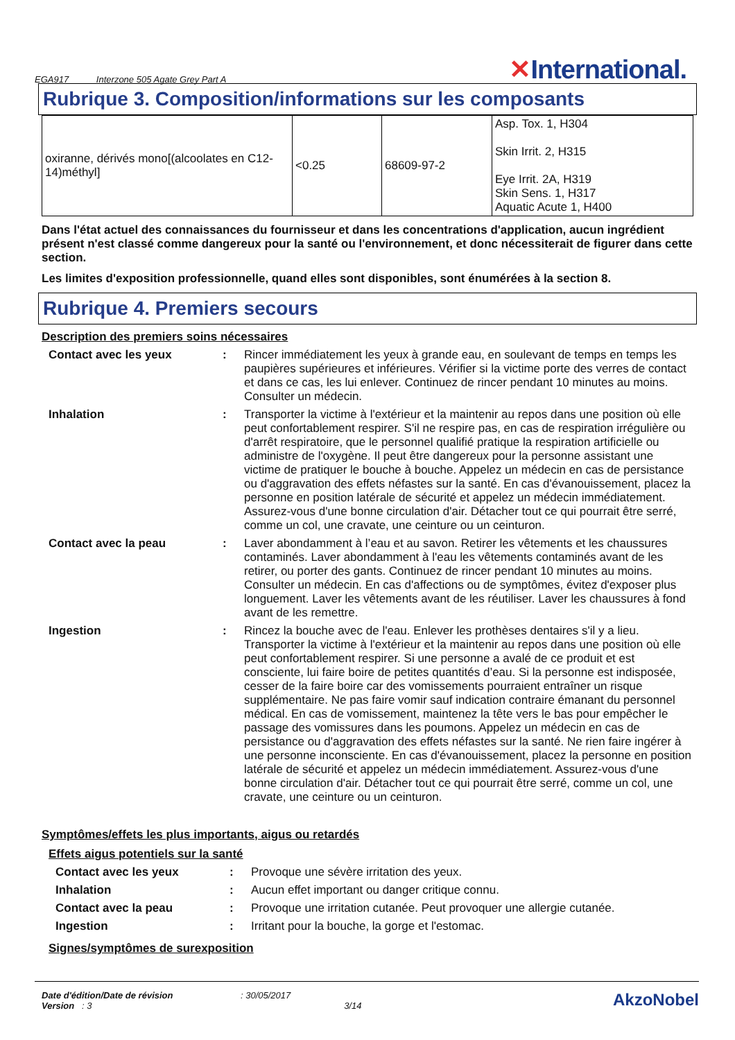EGA917 Interzone 505 Agate Grey Part A
✕International.
Rubrique 3. Composition/informations sur les composants
| oxiranne, dérivés mono[(alcoolates en C12-14)méthyl] | <0.25 | 68609-97-2 | Asp. Tox. 1, H304 Skin Irrit. 2, H315 Eye Irrit. 2A, H319 Skin Sens. 1, H317 Aquatic Acute 1, H400 |
Dans l'état actuel des connaissances du fournisseur et dans les concentrations d'application, aucun ingrédient présent n'est classé comme dangereux pour la santé ou l'environnement, et donc nécessiterait de figurer dans cette section.
Les limites d'exposition professionnelle, quand elles sont disponibles, sont énumérées à la section 8.
Rubrique 4. Premiers secours
Description des premiers soins nécessaires
| Contact avec les yeux | : | Rincer immédiatement les yeux à grande eau, en soulevant de temps en temps les paupières supérieures et inférieures. Vérifier si la victime porte des verres de contact et dans ce cas, les lui enlever. Continuez de rincer pendant 10 minutes au moins. Consulter un médecin. |
| Inhalation | : | Transporter la victime à l'extérieur et la maintenir au repos dans une position où elle peut confortablement respirer. S'il ne respire pas, en cas de respiration irrégulière ou d'arrêt respiratoire, que le personnel qualifié pratique la respiration artificielle ou administre de l'oxygène. Il peut être dangereux pour la personne assistant une victime de pratiquer le bouche à bouche. Appelez un médecin en cas de persistance ou d'aggravation des effets néfastes sur la santé. En cas d'évanouissement, placez la personne en position latérale de sécurité et appelez un médecin immédiatement. Assurez-vous d'une bonne circulation d'air. Détacher tout ce qui pourrait être serré, comme un col, une cravate, une ceinture ou un ceinturon. |
| Contact avec la peau | : | Laver abondamment à l’eau et au savon. Retirer les vêtements et les chaussures contaminés. Laver abondamment à l'eau les vêtements contaminés avant de les retirer, ou porter des gants. Continuez de rincer pendant 10 minutes au moins. Consulter un médecin. En cas d'affections ou de symptômes, évitez d'exposer plus longuement. Laver les vêtements avant de les réutiliser. Laver les chaussures à fond avant de les remettre. |
| Ingestion | : | Rincez la bouche avec de l'eau. Enlever les prothèses dentaires s'il y a lieu. Transporter la victime à l'extérieur et la maintenir au repos dans une position où elle peut confortablement respirer. Si une personne a avalé de ce produit et est consciente, lui faire boire de petites quantités d’eau. Si la personne est indisposée, cesser de la faire boire car des vomissements pourraient entraîner un risque supplémentaire. Ne pas faire vomir sauf indication contraire émanant du personnel médical. En cas de vomissement, maintenez la tête vers le bas pour empêcher le passage des vomissures dans les poumons. Appelez un médecin en cas de persistance ou d'aggravation des effets néfastes sur la santé. Ne rien faire ingérer à une personne inconsciente. En cas d'évanouissement, placez la personne en position latérale de sécurité et appelez un médecin immédiatement. Assurez-vous d'une bonne circulation d'air. Détacher tout ce qui pourrait être serré, comme un col, une cravate, une ceinture ou un ceinturon. |
Symptômes/effets les plus importants, aigus ou retardés
Effets aigus potentiels sur la santé
| Contact avec les yeux | : | Provoque une sévère irritation des yeux. |
| Inhalation | : | Aucun effet important ou danger critique connu. |
| Contact avec la peau | : | Provoque une irritation cutanée. Peut provoquer une allergie cutanée. |
| Ingestion | : | Irritant pour la bouche, la gorge et l'estomac. |
Signes/symptômes de surexposition
Date d'édition/Date de révision : 30/05/2017
Version : 3 3/14
AkzoNobel